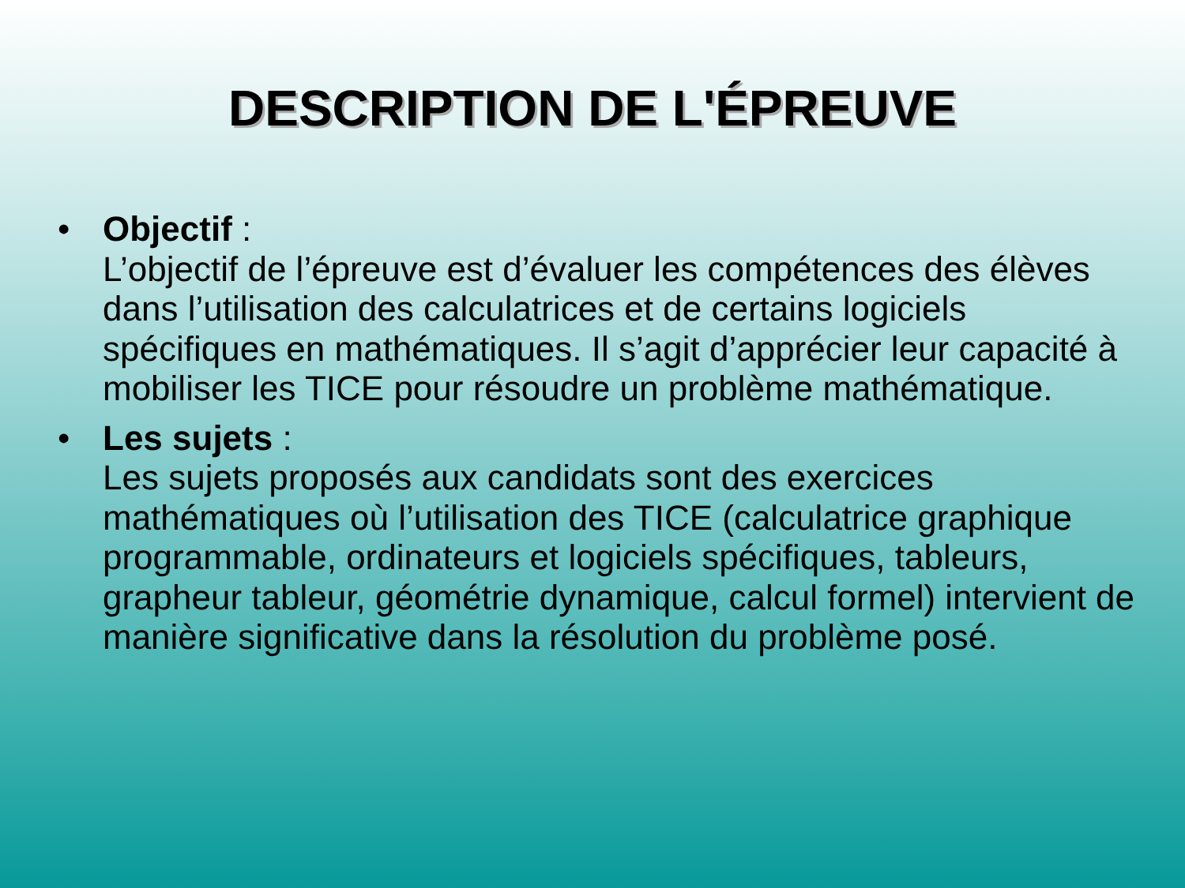DESCRIPTION DE L'ÉPREUVE
• Objectif :
L’objectif de l’épreuve est d’évaluer les compétences des élèves dans l’utilisation des calculatrices et de certains logiciels spécifiques en mathématiques. Il s’agit d’apprécier leur capacité à mobiliser les TICE pour résoudre un problème mathématique.
• Les sujets :
Les sujets proposés aux candidats sont des exercices mathématiques où l’utilisation des TICE (calculatrice graphique programmable, ordinateurs et logiciels spécifiques, tableurs, grapheur tableur, géométrie dynamique, calcul formel) intervient de manière significative dans la résolution du problème posé.